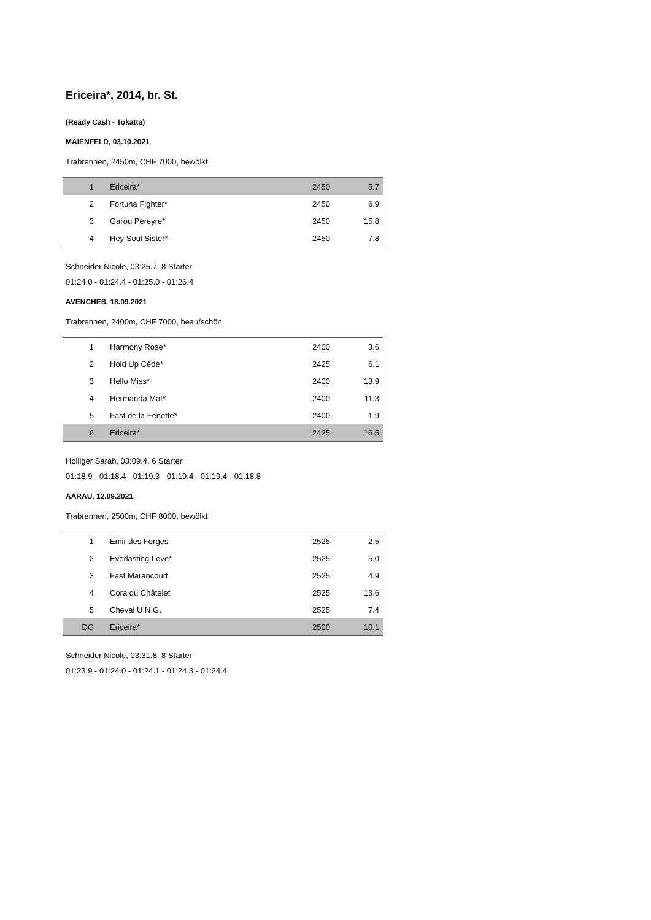Ericeira*, 2014, br. St.
(Ready Cash - Tokatta)
MAIENFELD, 03.10.2021
Trabrennen, 2450m, CHF 7000, bewölkt
| 1 | Ericeira* | 2450 | 5.7 |
| 2 | Fortuna Fighter* | 2450 | 6.9 |
| 3 | Garou Péreyre* | 2450 | 15.8 |
| 4 | Hey Soul Sister* | 2450 | 7.8 |
Schneider Nicole, 03:25.7, 8 Starter
01:24.0 - 01:24.4 - 01:25.0 - 01:26.4
AVENCHES, 18.09.2021
Trabrennen, 2400m, CHF 7000, beau/schön
| 1 | Harmony Rose* | 2400 | 3.6 |
| 2 | Hold Up Cédé* | 2425 | 6.1 |
| 3 | Hello Miss* | 2400 | 13.9 |
| 4 | Hermanda Mat* | 2400 | 11.3 |
| 5 | Fast de la Fenette* | 2400 | 1.9 |
| 6 | Ericeira* | 2425 | 16.5 |
Holliger Sarah, 03:09.4, 6 Starter
01:18.9 - 01:18.4 - 01:19.3 - 01:19.4 - 01:19.4 - 01:18.8
AARAU, 12.09.2021
Trabrennen, 2500m, CHF 8000, bewölkt
| 1 | Emir des Forges | 2525 | 2.5 |
| 2 | Everlasting Love* | 2525 | 5.0 |
| 3 | Fast Marancourt | 2525 | 4.9 |
| 4 | Cora du Châtelet | 2525 | 13.6 |
| 5 | Cheval U.N.G. | 2525 | 7.4 |
| DG | Ericeira* | 2500 | 10.1 |
Schneider Nicole, 03:31.8, 8 Starter
01:23.9 - 01:24.0 - 01:24.1 - 01:24.3 - 01:24.4